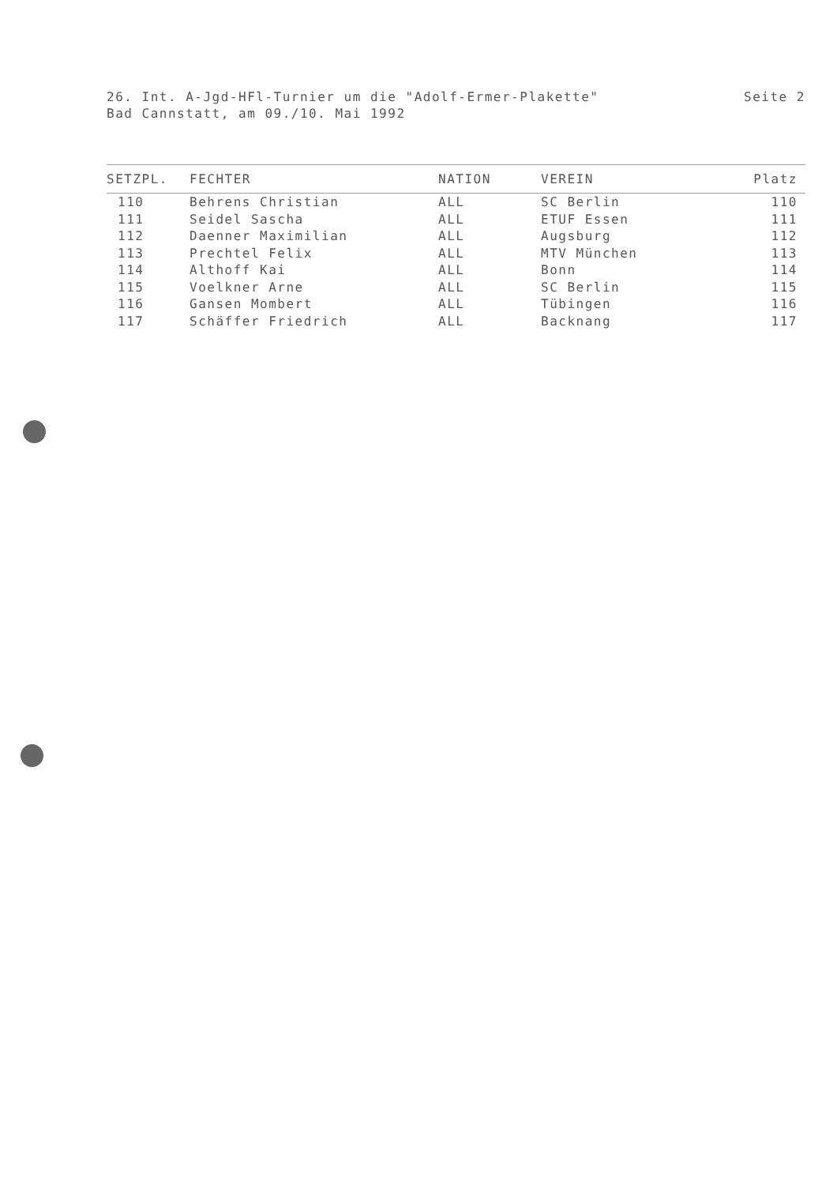Seite 2 26. Int. A-Jgd-HFl-Turnier um die "Adolf-Ermer-Plakette"
Bad Cannstatt, am 09./10. Mai 1992
| SETZPL. | FECHTER | NATION | VEREIN | Platz |
| --- | --- | --- | --- | --- |
| 110 | Behrens Christian | ALL | SC Berlin | 110 |
| 111 | Seidel Sascha | ALL | ETUF Essen | 111 |
| 112 | Daenner Maximilian | ALL | Augsburg | 112 |
| 113 | Prechtel Felix | ALL | MTV München | 113 |
| 114 | Althoff Kai | ALL | Bonn | 114 |
| 115 | Voelkner Arne | ALL | SC Berlin | 115 |
| 116 | Gansen Mombert | ALL | Tübingen | 116 |
| 117 | Schäffer Friedrich | ALL | Backnang | 117 |